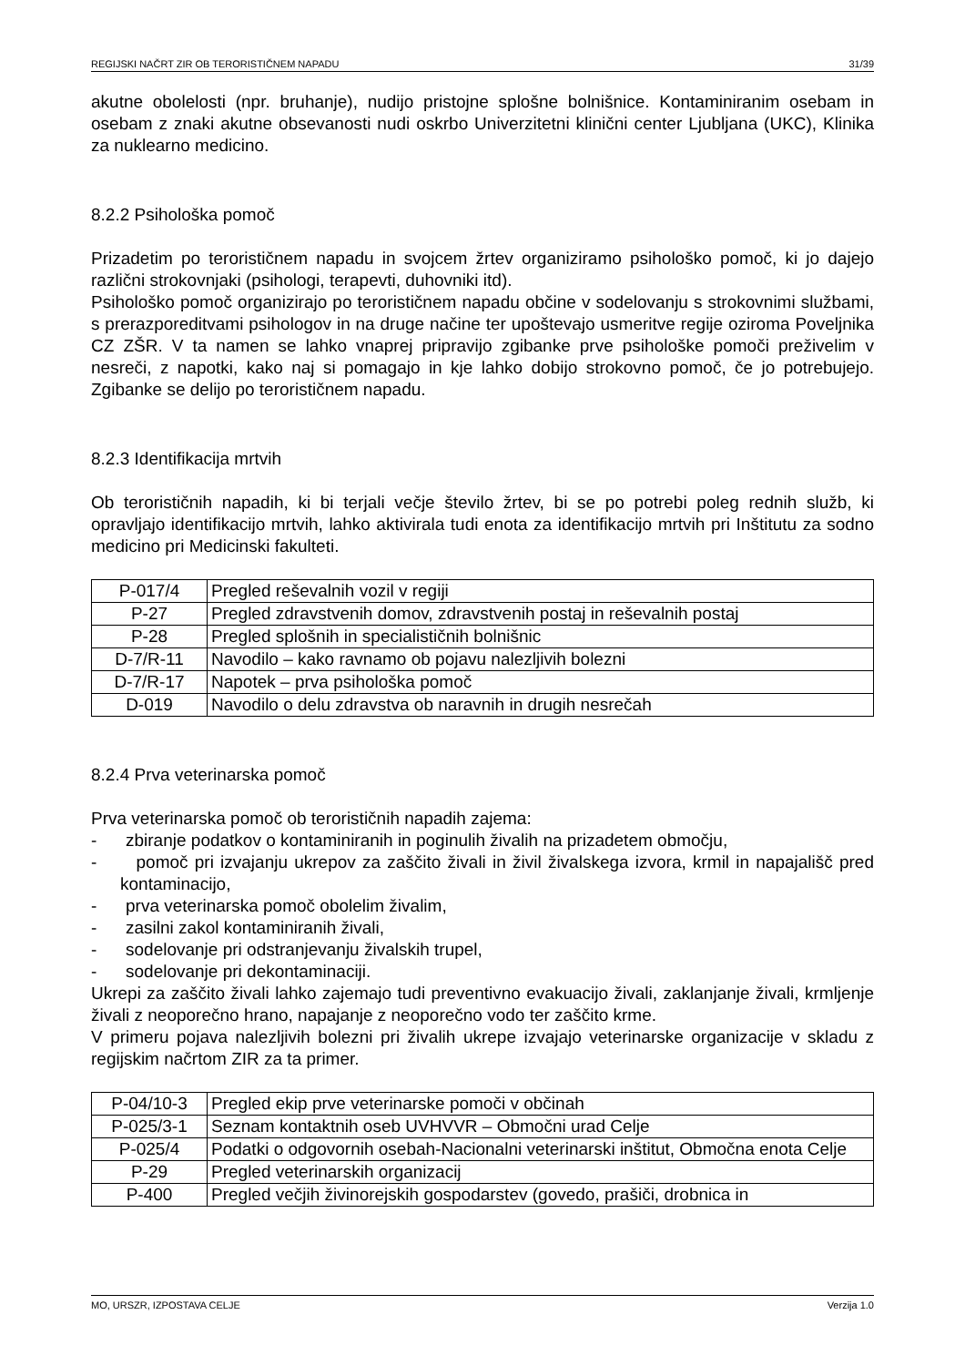REGIJSKI NAČRT ZIR OB TERORISTIČNEM NAPADU 31/39
akutne obolelosti (npr. bruhanje), nudijo pristojne splošne bolnišnice. Kontaminiranim osebam in osebam z znaki akutne obsevanosti nudi oskrbo Univerzitetni klinični center Ljubljana (UKC), Klinika za nuklearno medicino.
8.2.2 Psihološka pomoč
Prizadetim po terorističnem napadu in svojcem žrtev organiziramo psihološko pomoč, ki jo dajejo različni strokovnjaki (psihologi, terapevti, duhovniki itd).
Psihološko pomoč organizirajo po terorističnem napadu občine v sodelovanju s strokovnimi službami, s prerazporeditvami psihologov in na druge načine ter upoštevajo usmeritve regije oziroma Poveljnika CZ ZŠR. V ta namen se lahko vnaprej pripravijo zgibanke prve psihološke pomoči preživelim v nesreči, z napotki, kako naj si pomagajo in kje lahko dobijo strokovno pomoč, če jo potrebujejo. Zgibanke se delijo po terorističnem napadu.
8.2.3 Identifikacija mrtvih
Ob terorističnih napadih, ki bi terjali večje število žrtev, bi se po potrebi poleg rednih služb, ki opravljajo identifikacijo mrtvih, lahko aktivirala tudi enota za identifikacijo mrtvih pri Inštitutu za sodno medicino pri Medicinski fakulteti.
| P-017/4 | Pregled reševalnih vozil v regiji |
| P-27 | Pregled zdravstvenih domov, zdravstvenih postaj in reševalnih postaj |
| P-28 | Pregled splošnih in specialističnih bolnišnic |
| D-7/R-11 | Navodilo – kako ravnamo ob pojavu nalezljivih bolezni |
| D-7/R-17 | Napotek – prva psihološka pomoč |
| D-019 | Navodilo o delu zdravstva ob naravnih in drugih nesrečah |
8.2.4 Prva veterinarska pomoč
Prva veterinarska pomoč ob terorističnih napadih zajema:
- zbiranje podatkov o kontaminiranih in poginulih živalih na prizadetem območju,
- pomoč pri izvajanju ukrepov za zaščito živali in živil živalskega izvora, krmil in napajališč pred kontaminacijo,
- prva veterinarska pomoč obolelim živalim,
- zasilni zakol kontaminiranih živali,
- sodelovanje pri odstranjevanju živalskih trupel,
- sodelovanje pri dekontaminaciji.
Ukrepi za zaščito živali lahko zajemajo tudi preventivno evakuacijo živali, zaklanjanje živali, krmljenje živali z neoporečno hrano, napajanje z neoporečno vodo ter zaščito krme.
V primeru pojava nalezljivih bolezni pri živalih ukrepe izvajajo veterinarske organizacije v skladu z regijskim načrtom ZIR za ta primer.
| P-04/10-3 | Pregled ekip prve veterinarske pomoči v občinah |
| P-025/3-1 | Seznam kontaktnih oseb UVHVVR – Območni urad Celje |
| P-025/4 | Podatki o odgovornih osebah-Nacionalni veterinarski inštitut, Območna enota Celje |
| P-29 | Pregled veterinarskih organizacij |
| P-400 | Pregled večjih živinorejskih gospodarstev (govedo, prašiči, drobnica in |
MO, URSZR, IZPOSTAVA CELJE Verzija 1.0